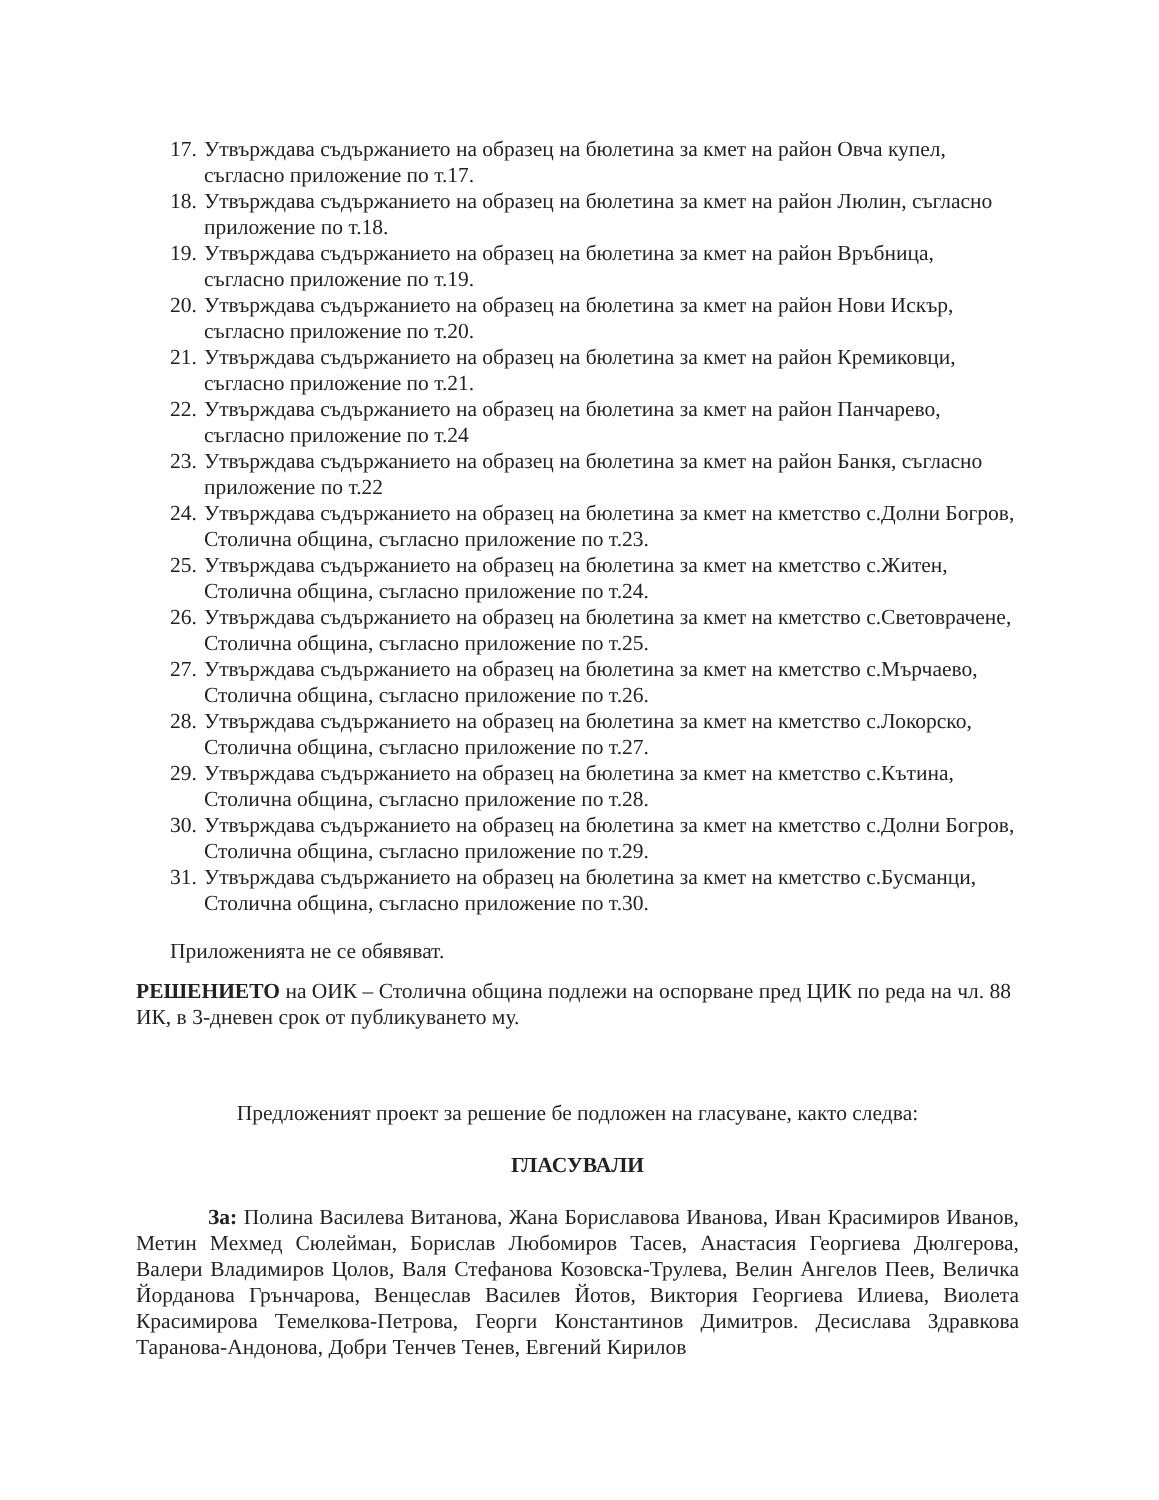17. Утвърждава съдържанието на образец на бюлетина за кмет на район Овча купел, съгласно приложение по т.17.
18. Утвърждава съдържанието на образец на бюлетина за кмет на район Люлин, съгласно приложение по т.18.
19. Утвърждава съдържанието на образец на бюлетина за кмет на район Връбница, съгласно приложение по т.19.
20. Утвърждава съдържанието на образец на бюлетина за кмет на район Нови Искър, съгласно приложение по т.20.
21. Утвърждава съдържанието на образец на бюлетина за кмет на район Кремиковци, съгласно приложение по т.21.
22. Утвърждава съдържанието на образец на бюлетина за кмет на район Панчарево, съгласно приложение по т.24
23. Утвърждава съдържанието на образец на бюлетина за кмет на район Банкя, съгласно приложение по т.22
24. Утвърждава съдържанието на образец на бюлетина за кмет на кметство с.Долни Богров, Столична община, съгласно приложение по т.23.
25. Утвърждава съдържанието на образец на бюлетина за кмет на кметство с.Житен, Столична община, съгласно приложение по т.24.
26. Утвърждава съдържанието на образец на бюлетина за кмет на кметство с.Световрачене, Столична община, съгласно приложение по т.25.
27. Утвърждава съдържанието на образец на бюлетина за кмет на кметство с.Мърчаево, Столична община, съгласно приложение по т.26.
28. Утвърждава съдържанието на образец на бюлетина за кмет на кметство с.Локорско, Столична община, съгласно приложение по т.27.
29. Утвърждава съдържанието на образец на бюлетина за кмет на кметство с.Кътина, Столична община, съгласно приложение по т.28.
30. Утвърждава съдържанието на образец на бюлетина за кмет на кметство с.Долни Богров, Столична община, съгласно приложение по т.29.
31. Утвърждава съдържанието на образец на бюлетина за кмет на кметство с.Бусманци, Столична община, съгласно приложение по т.30.
Приложенията не се обявяват.
РЕШЕНИЕТО на ОИК – Столична община подлежи на оспорване пред ЦИК по реда на чл. 88 ИК, в 3-дневен срок от публикуването му.
Предложеният проект за решение бе подложен на гласуване, както следва:
ГЛАСУВАЛИ
За: Полина Василева Витанова, Жана Бориславова Иванова, Иван Красимиров Иванов, Метин Мехмед Сюлейман, Борислав Любомиров Тасев, Анастасия Георгиева Дюлгерова, Валери Владимиров Цолов, Валя Стефанова Козовска-Трулева, Велин Ангелов Пеев, Величка Йорданова Грънчарова, Венцеслав Василев Йотов, Виктория Георгиева Илиева, Виолета Красимирова Темелкова-Петрова, Георги Константинов Димитров. Десислава Здравкова Таранова-Андонова, Добри Тенчев Тенев, Евгений Кирилов